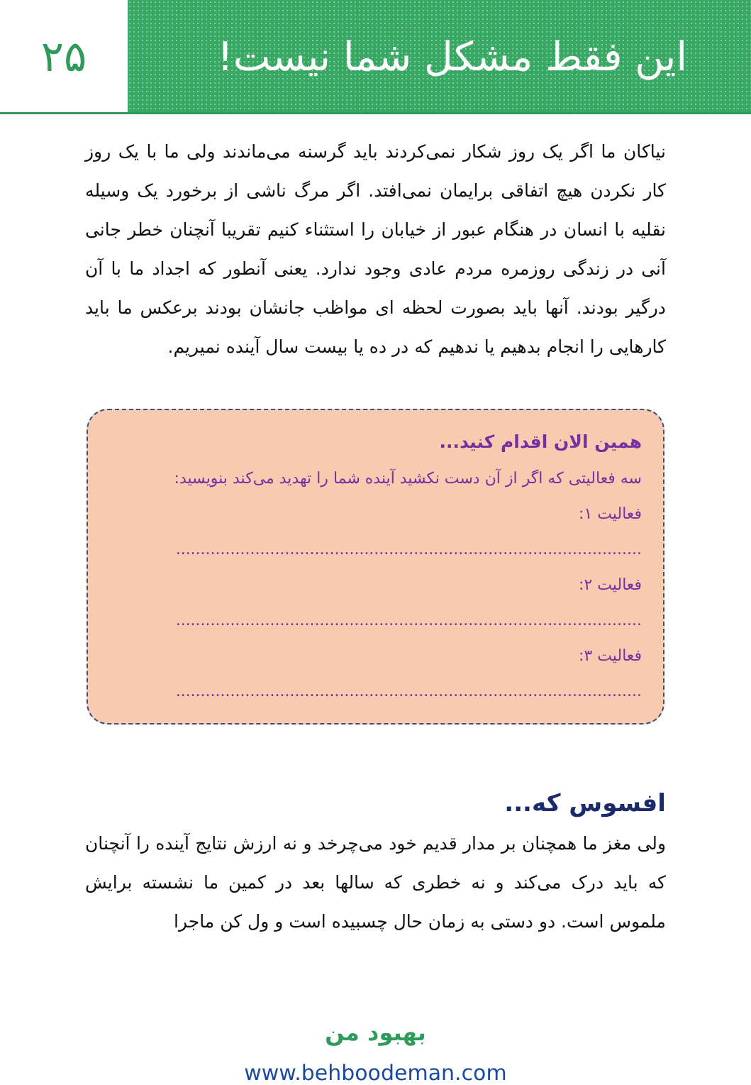این فقط مشکل شما نیست! ۲۵
نیاکان ما اگر یک روز شکار نمی‌کردند باید گرسنه می‌ماندند ولی ما با یک روز کار نکردن هیچ اتفاقی برایمان نمی‌افتد. اگر مرگ ناشی از برخورد یک وسیله نقلیه با انسان در هنگام عبور از خیابان را استثناء کنیم تقریبا آنچنان خطر جانی آنی در زندگی روزمره مردم عادی وجود ندارد. یعنی آنطور که اجداد ما با آن درگیر بودند. آنها باید بصورت لحظه ای مواظب جانشان بودند برعکس ما باید کارهایی را انجام بدهیم یا ندهیم که در ده یا بیست سال آینده نمیریم.
همین الان اقدام کنید...
سه فعالیتی که اگر از آن دست نکشید آینده شما را تهدید می‌کند بنویسید:
فعالیت ۱: ..............................................................................................
فعالیت ۲: ..............................................................................................
فعالیت ۳: ..............................................................................................
افسوس که...
ولی مغز ما همچنان بر مدار قدیم خود می‌چرخد و نه ارزش نتایج آینده را آنچنان که باید درک می‌کند و نه خطری که سالها بعد در کمین ما نشسته برایش ملموس است. دو دستی به زمان حال چسبیده است و ول کن ماجرا
بهبود من
www.behboodeman.com